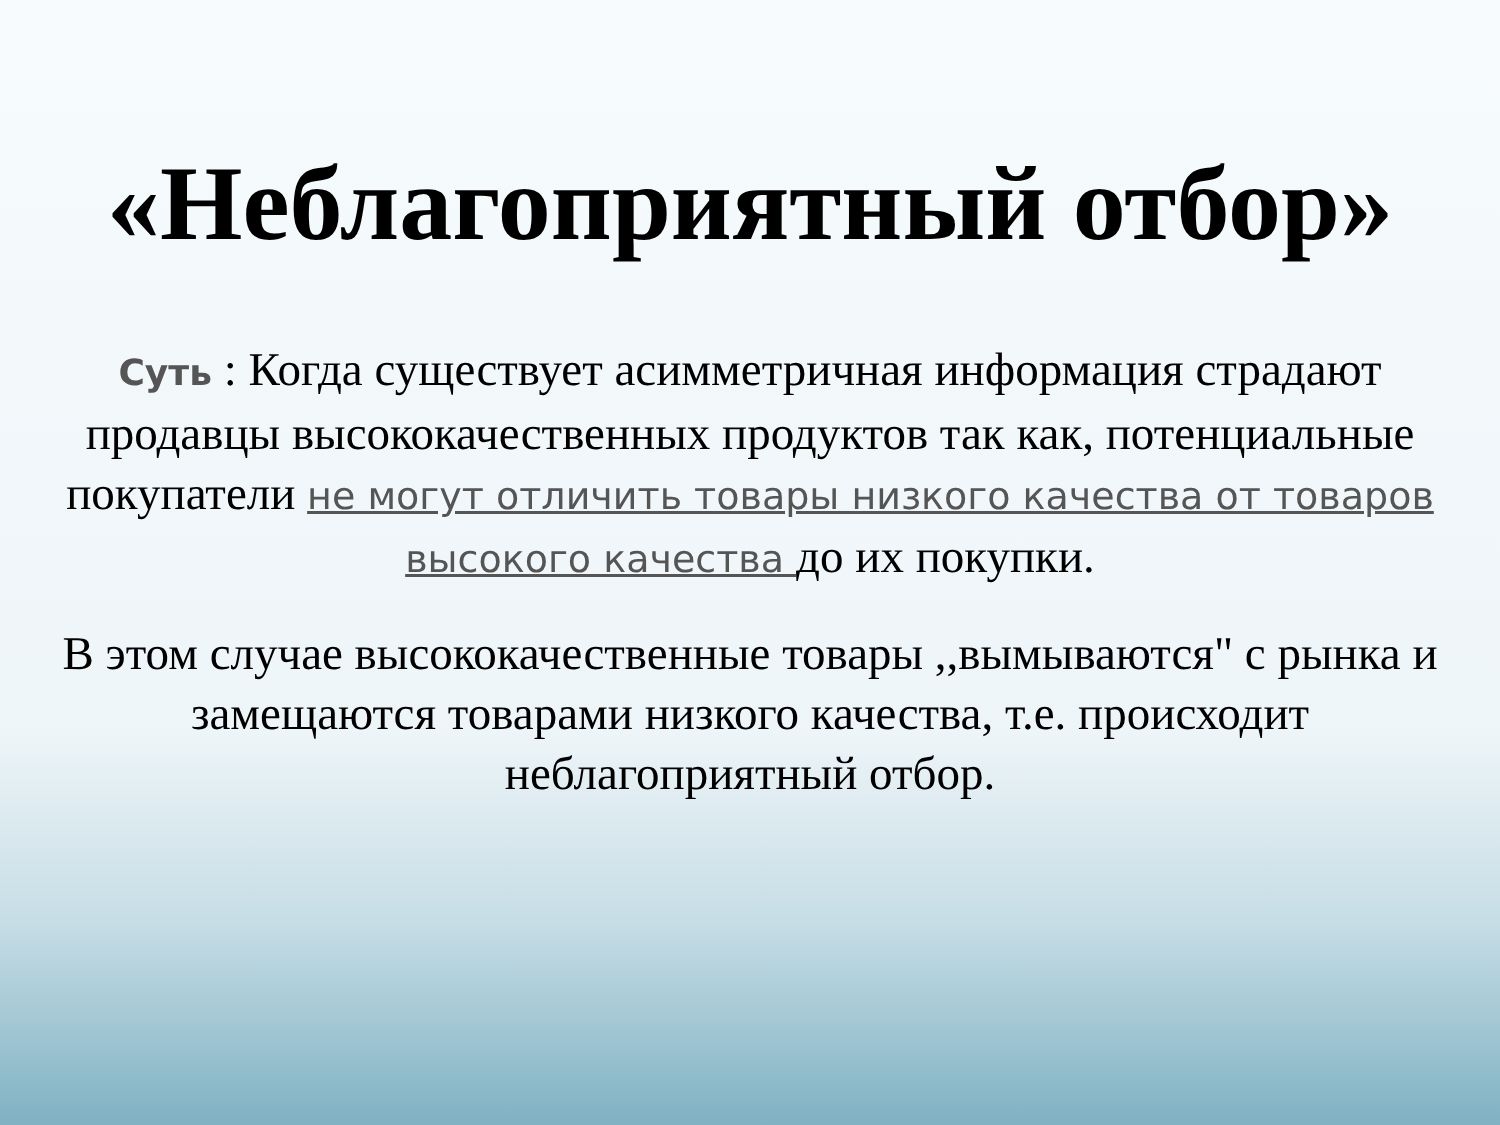«Неблагоприятный отбор»
Суть : Когда существует асимметричная информация страдают продавцы высококачественных продуктов так как, потенциальные покупатели не могут отличить товары низкого качества от товаров высокого качества до их покупки.
В этом случае высококачественные товары ,,вымываются" с рынка и замещаются товарами низкого качества, т.е. происходит неблагоприятный отбор.